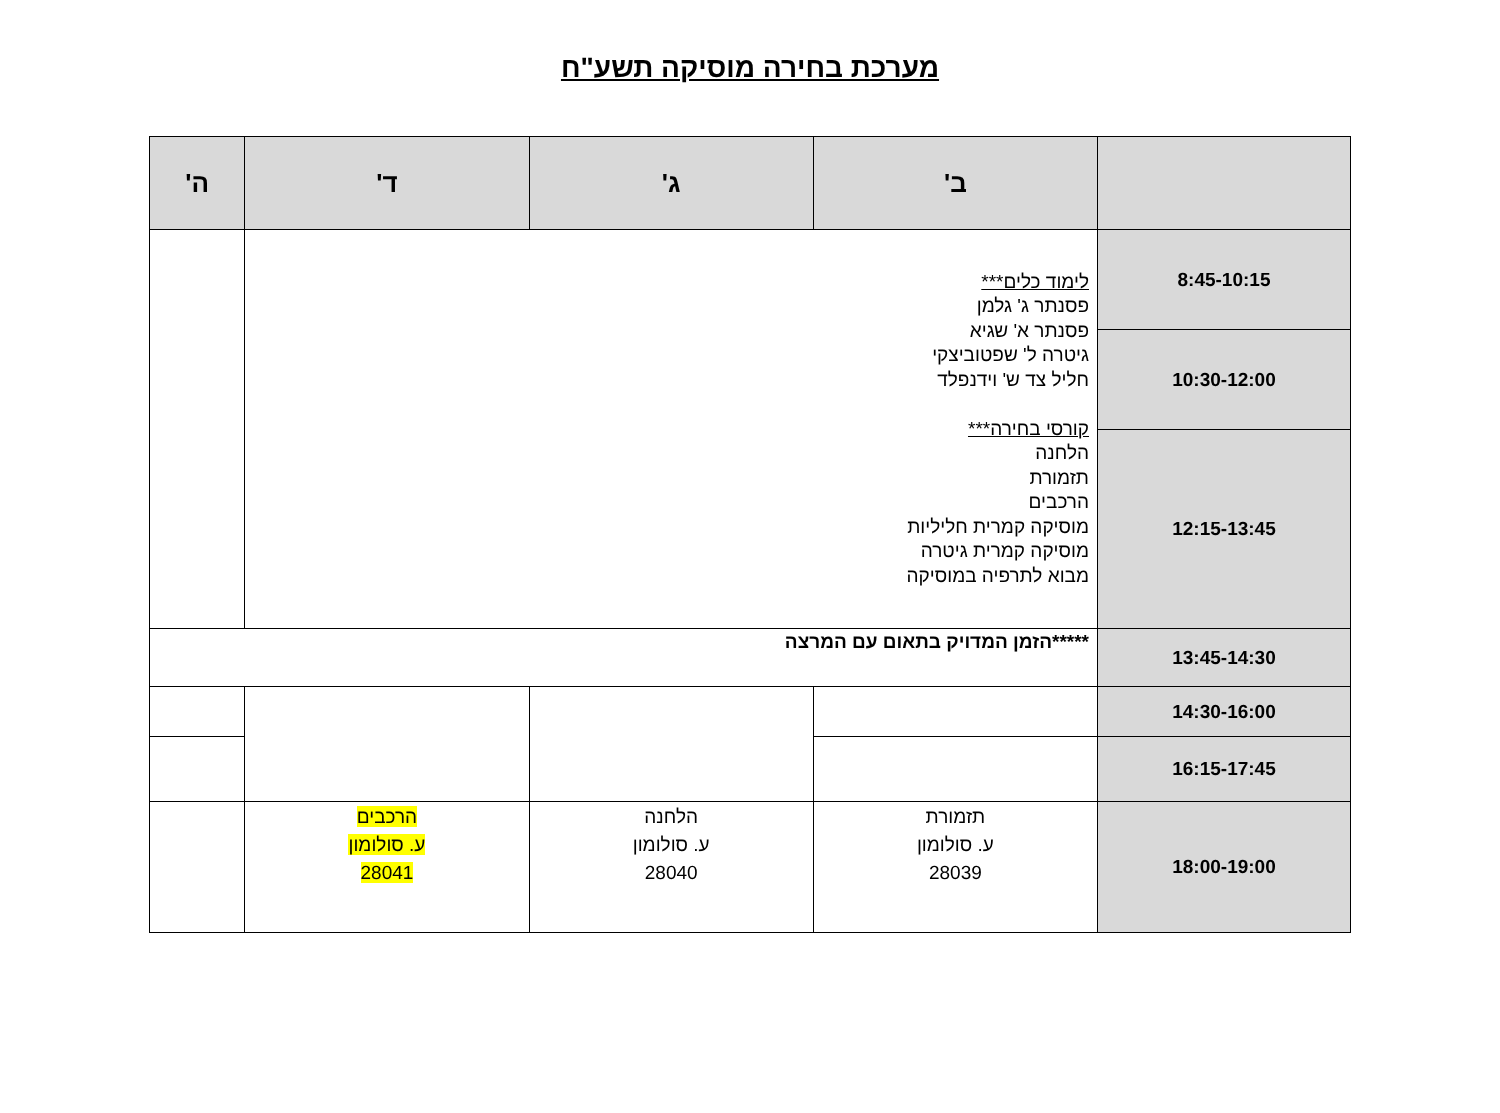מערכת בחירה מוסיקה תשע"ח
| | ב' | ג' | ד' | ה' |
| --- | --- | --- | --- | --- |
| 8:45-10:15 | לימוד כלים*** פסנתר ג' גלמן פסנתר א' שגיא גיטרה ל' שפטוביצקי חליל צד ש' וידנפלד קורסי בחירה*** הלחנה תזמורת הרכבים מוסיקה קמרית חליליות מוסיקה קמרית גיטרה מבוא לתרפיה במוסיקה | | | |
| 10:30-12:00 | | | | |
| 12:15-13:45 | | | | |
| 13:45-14:30 | *****הזמן המדויק בתאום עם המרצה | | | |
| 14:30-16:00 | | | | |
| 16:15-17:45 | | | | |
| 18:00-19:00 | תזמורת ע. סולומון 28039 | הלחנה ע. סולומון 28040 | הרכבים ע. סולומון 28041 | |